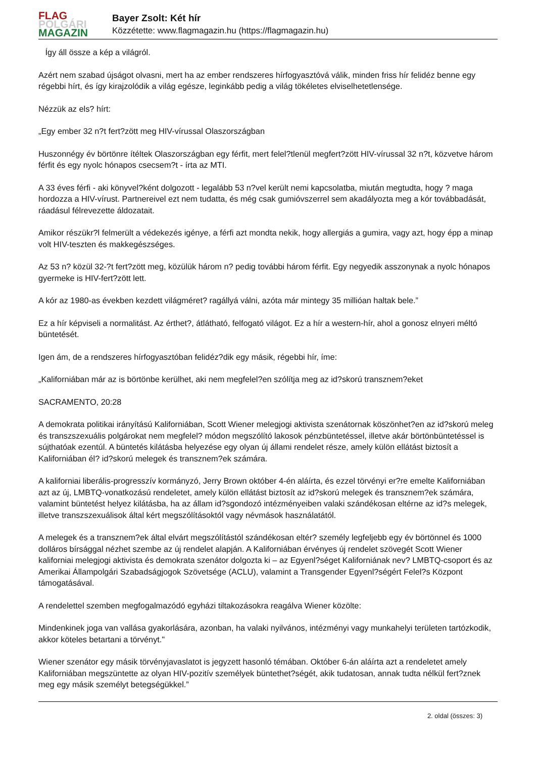FLAG
POLGÁRI
MAGAZIN
Bayer Zsolt: Két hír
Közzétette: www.flagmagazin.hu (https://flagmagazin.hu)
Így áll össze a kép a világról.
Azért nem szabad újságot olvasni, mert ha az ember rendszeres hírfogyasztóvá válik, minden friss hír felidéz benne egy régebbi hírt, és így kirajzolódik a világ egésze, leginkább pedig a világ tökéletes elviselhetetlensége.
Nézzük az els? hírt:
„Egy ember 32 n?t fert?zött meg HIV-vírussal Olaszországban
Huszonnégy év börtönre ítéltek Olaszországban egy férfit, mert felel?tlenül megfert?zött HIV-vírussal 32 n?t, közvetve három férfit és egy nyolc hónapos csecsem?t - írta az MTI.
A 33 éves férfi - aki könyvel?ként dolgozott - legalább 53 n?vel került nemi kapcsolatba, miután megtudta, hogy ? maga hordozza a HIV-vírust. Partnereivel ezt nem tudatta, és még csak gumióvszerrel sem akadályozta meg a kór továbbadását, ráadásul félrevezette áldozatait.
Amikor részükr?l felmerült a védekezés igénye, a férfi azt mondta nekik, hogy allergiás a gumira, vagy azt, hogy épp a minap volt HIV-teszten és makkegészséges.
Az 53 n? közül 32-?t fert?zött meg, közülük három n? pedig további három férfit. Egy negyedik asszonynak a nyolc hónapos gyermeke is HIV-fert?zött lett.
A kór az 1980-as években kezdett világméret? ragállyá válni, azóta már mintegy 35 millióan haltak bele.”
Ez a hír képviseli a normalitást. Az érthet?, átlátható, felfogató világot. Ez a hír a western-hír, ahol a gonosz elnyeri méltó büntetését.
Igen ám, de a rendszeres hírfogyasztóban felidéz?dik egy másik, régebbi hír, íme:
„Kaliforniában már az is börtönbe kerülhet, aki nem megfelel?en szólítja meg az id?skorú transznem?eket
SACRAMENTO, 20:28
A demokrata politikai irányítású Kaliforniában, Scott Wiener melegjogi aktivista szenátornak köszönhet?en az id?skorú meleg és transzszexuális polgárokat nem megfelel? módon megszólító lakosok pénzbüntetéssel, illetve akár börtönbüntetéssel is sújthatóak ezentúl. A büntetés kilátásba helyezése egy olyan új állami rendelet része, amely külön ellátást biztosít a Kaliforniában él? id?skorú melegek és transznem?ek számára.
A kaliforniai liberális-progresszív kormányzó, Jerry Brown október 4-én aláírta, és ezzel törvényi er?re emelte Kaliforniában azt az új, LMBTQ-vonatkozású rendeletet, amely külön ellátást biztosít az id?skorú melegek és transznem?ek számára, valamint büntetést helyez kilátásba, ha az állam id?sgondozó intézményeiben valaki szándékosan eltérne az id?s melegek, illetve transzszexuálisok által kért megszólításoktól vagy névmások használatától.
A melegek és a transznem?ek által elvárt megszólítástól szándékosan eltér? személy legfeljebb egy év börtönnel és 1000 dolláros bírsággal nézhet szembe az új rendelet alapján. A Kaliforniában érvényes új rendelet szövegét Scott Wiener kaliforniai melegjogi aktivista és demokrata szenátor dolgozta ki – az Egyenl?séget Kaliforniának nev? LMBTQ-csoport és az Amerikai Állampolgári Szabadságjogok Szövetsége (ACLU), valamint a Transgender Egyenl?ségért Felel?s Központ támogatásával.
A rendelettel szemben megfogalmazódó egyházi tiltakozásokra reagálva Wiener közölte:
Mindenkinek joga van vallása gyakorlására, azonban, ha valaki nyilvános, intézményi vagy munkahelyi területen tartózkodik, akkor köteles betartani a törvényt."
Wiener szenátor egy másik törvényjavaslatot is jegyzett hasonló témában. Október 6-án aláírta azt a rendeletet amely Kaliforniában megszüntette az olyan HIV-pozitív személyek büntethet?ségét, akik tudatosan, annak tudta nélkül fert?znek meg egy másik személyt betegségükkel.”
2. oldal (összes: 3)